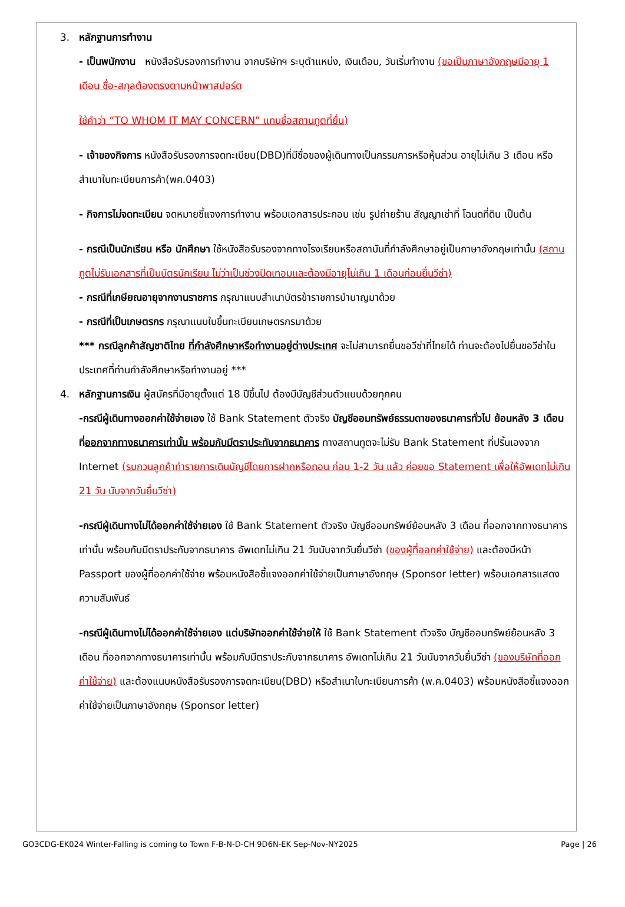3. หลักฐานการทำงาน
- เป็นพนักงาน หนังสือรับรองการทำงาน จากบริษัทฯ ระบุตำแหน่ง, เงินเดือน, วันเริ่มทำงาน (ขอเป็นภาษาอังกฤษมีอายุ 1 เดือน ชื่อ-สกุลต้องตรงตามหน้าพาสปอร์ต
ใช้คำว่า “TO WHOM IT MAY CONCERN” แทนชื่อสถานทูตที่ยื่น)
- เจ้าของกิจการ หนังสือรับรองการจดทะเบียน(DBD)ที่มีชื่อของผู้เดินทางเป็นกรรมการหรือหุ้นส่วน อายุไม่เกิน 3 เดือน หรือ สำเนาใบทะเบียนการค้า(พค.0403)
- กิจการไม่จดทะเบียน จดหมายชี้แจงการทำงาน พร้อมเอกสารประกอบ เช่น รูปถ่ายร้าน สัญญาเช่าที่ โฉนดที่ดิน เป็นต้น
- กรณีเป็นนักเรียน หรือ นักศึกษา ใช้หนังสือรับรองจากทางโรงเรียนหรือสถาบันที่กำลังศึกษาอยู่เป็นภาษาอังกฤษเท่านั้น (สถานทูตไม่รับเอกสารที่เป็นบัตรนักเรียน ไม่ว่าเป็นช่วงปิดเทอมและต้องมีอายุไม่เกิน 1 เดือนก่อนยื่นวีซ่า)
- กรณีที่เกษียณอายุจากงานราชการ กรุณาแนบสำเนาบัตรข้าราชการบำนาญมาด้วย
- กรณีที่เป็นเกษตรกร กรุณาแนบใบขึ้นทะเบียนเกษตรกรมาด้วย
*** กรณีลูกค้าสัญชาติไทย ที่กำลังศึกษาหรือทำงานอยู่ต่างประเทศ จะไม่สามารถยื่นขอวีซ่าที่ไทยได้ ท่านจะต้องไปยื่นขอวีซ่าในประเทศที่ท่านกำลังศึกษาหรือทำงานอยู่ ***
4. หลักฐานการเงิน ผู้สมัครที่มีอายุตั้งแต่ 18 ปีขึ้นไป ต้องมีบัญชีส่วนตัวแนบด้วยทุกคน
-กรณีผู้เดินทางออกค่าใช้จ่ายเอง ใช้ Bank Statement ตัวจริง บัญชีออมทรัพย์ธรรมดาของธนาคารทั่วไป ย้อนหลัง 3 เดือน ที่ออกจากทางธนาคารเท่านั้น พร้อมกับมีตราประทับจากธนาคาร ทางสถานทูตจะไม่รับ Bank Statement ที่ปริ้นเองจาก Internet (รบกวนลูกค้าทำรายการเดินบัญชีโดยการฝากหรือถอน ก่อน 1-2 วัน แล้ว ค่อยขอ Statement เพื่อให้อัพเดทไม่เกิน 21 วัน นับจากวันยื่นวีซ่า)
-กรณีผู้เดินทางไม่ได้ออกค่าใช้จ่ายเอง ใช้ Bank Statement ตัวจริง บัญชีออมทรัพย์ย้อนหลัง 3 เดือน ที่ออกจากทางธนาคารเท่านั้น พร้อมกับมีตราประกับจากธนาคาร อัพเดทไม่เกิน 21 วันนับจากวันยื่นวีซ่า (ของผู้ที่ออกค่าใช้จ่าย) และต้องมีหน้า Passport ของผู้ที่ออกค่าใช้จ่าย พร้อมหนังสือชี้แจงออกค่าใช้จ่ายเป็นภาษาอังกฤษ (Sponsor letter) พร้อมเอกสารแสดงความสัมพันธ์
-กรณีผู้เดินทางไม่ได้ออกค่าใช้จ่ายเอง แต่บริษัทออกค่าใช้จ่ายให้ ใช้ Bank Statement ตัวจริง บัญชีออมทรัพย์ย้อนหลัง 3 เดือน ที่ออกจากทางธนาคารเท่านั้น พร้อมกับมีตราประกับจากธนาคาร อัพเดทไม่เกิน 21 วันนับจากวันยื่นวีซ่า (ของบริษัทที่ออกค่าใช้จ่าย) และต้องแนบหนังสือรับรองการจดทะเบียน(DBD) หรือสำเนาใบทะเบียนการค้า (พ.ค.0403) พร้อมหนังสือชี้แจงออกค่าใช้จ่ายเป็นภาษาอังกฤษ (Sponsor letter)
GO3CDG-EK024 Winter-Falling is coming to Town F-B-N-D-CH 9D6N-EK Sep-Nov-NY2025 Page | 26